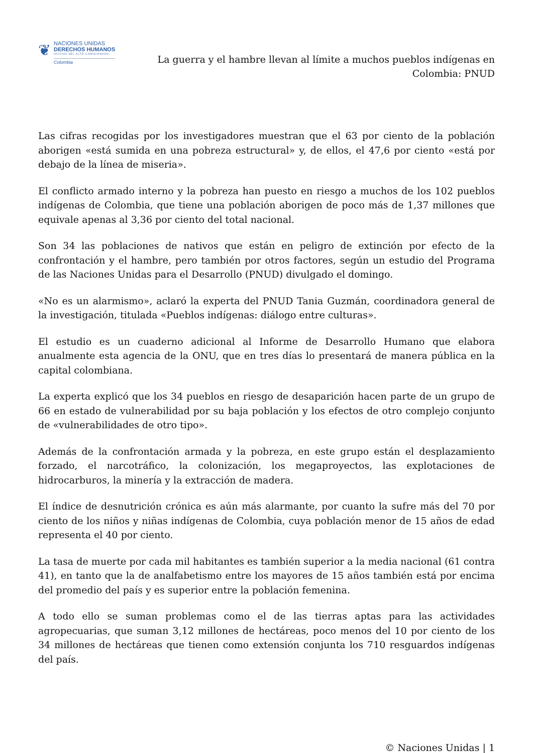❦
NACIONES UNIDAS
DERECHOS HUMANOS
OFICINA DEL ALTO COMISIONADO
Colombia
La guerra y el hambre llevan al límite a muchos pueblos indígenas en Colombia: PNUD
Las cifras recogidas por los investigadores muestran que el 63 por ciento de la población aborigen «está sumida en una pobreza estructural» y, de ellos, el 47,6 por ciento «está por debajo de la línea de miseria».
El conflicto armado interno y la pobreza han puesto en riesgo a muchos de los 102 pueblos indígenas de Colombia, que tiene una población aborigen de poco más de 1,37 millones que equivale apenas al 3,36 por ciento del total nacional.
Son 34 las poblaciones de nativos que están en peligro de extinción por efecto de la confrontación y el hambre, pero también por otros factores, según un estudio del Programa de las Naciones Unidas para el Desarrollo (PNUD) divulgado el domingo.
«No es un alarmismo», aclaró la experta del PNUD Tania Guzmán, coordinadora general de la investigación, titulada «Pueblos indígenas: diálogo entre culturas».
El estudio es un cuaderno adicional al Informe de Desarrollo Humano que elabora anualmente esta agencia de la ONU, que en tres días lo presentará de manera pública en la capital colombiana.
La experta explicó que los 34 pueblos en riesgo de desaparición hacen parte de un grupo de 66 en estado de vulnerabilidad por su baja población y los efectos de otro complejo conjunto de «vulnerabilidades de otro tipo».
Además de la confrontación armada y la pobreza, en este grupo están el desplazamiento forzado, el narcotráfico, la colonización, los megaproyectos, las explotaciones de hidrocarburos, la minería y la extracción de madera.
El índice de desnutrición crónica es aún más alarmante, por cuanto la sufre más del 70 por ciento de los niños y niñas indígenas de Colombia, cuya población menor de 15 años de edad representa el 40 por ciento.
La tasa de muerte por cada mil habitantes es también superior a la media nacional (61 contra 41), en tanto que la de analfabetismo entre los mayores de 15 años también está por encima del promedio del país y es superior entre la población femenina.
A todo ello se suman problemas como el de las tierras aptas para las actividades agropecuarias, que suman 3,12 millones de hectáreas, poco menos del 10 por ciento de los 34 millones de hectáreas que tienen como extensión conjunta los 710 resguardos indígenas del país.
© Naciones Unidas | 1